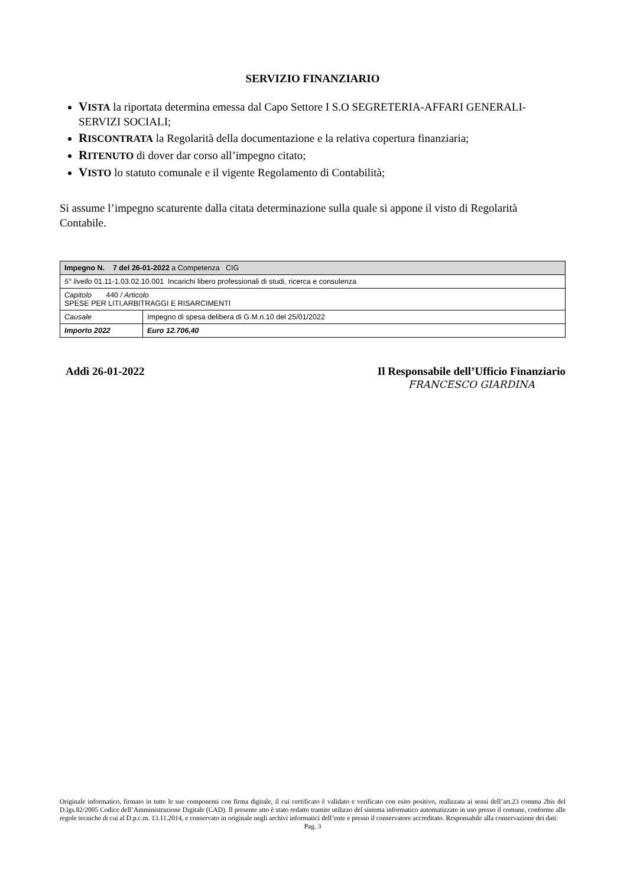SERVIZIO FINANZIARIO
VISTA la riportata determina emessa dal Capo Settore I S.O SEGRETERIA-AFFARI GENERALI-SERVIZI SOCIALI;
RISCONTRATA la Regolarità della documentazione e la relativa copertura finanziaria;
RITENUTO di dover dar corso all’impegno citato;
VISTO lo statuto comunale e il vigente Regolamento di Contabilità;
Si assume l’impegno scaturente dalla citata determinazione sulla quale si appone il visto di Regolarità Contabile.
| Impegno N. 7 del 26-01-2022 a Competenza CIG | |
| 5° livello 01.11-1.03.02.10.001 Incarichi libero professionali di studi, ricerca e consulenza | |
| Capitolo 440 / Articolo SPESE PER LITI,ARBITRAGGI E RISARCIMENTI | |
| Causale | Impegno di spesa delibera di G.M.n.10 del 25/01/2022 |
| Importo 2022 | Euro 12.706,40 |
Addì 26-01-2022 Il Responsabile dell’Ufficio Finanziario
FRANCESCO GIARDINA
Originale informatico, firmato in tutte le sue componenti con firma digitale, il cui certificato è validato e verificato con esito positivo, realizzata ai sensi dell’art.23 comma 2bis del D.lgs.82/2005 Codice dell’Amministrazione Digitale (CAD). Il presente atto è stato redatto tramite utilizzo del sistema informatico automatizzato in uso presso il comune, conforme alle regole tecniche di cui al D.p.c.m. 13.11.2014, e conservato in originale negli archivi informatici dell’ente e presso il conservatore accreditato. Responsabile alla conservazione dei dati:
Pag. 3